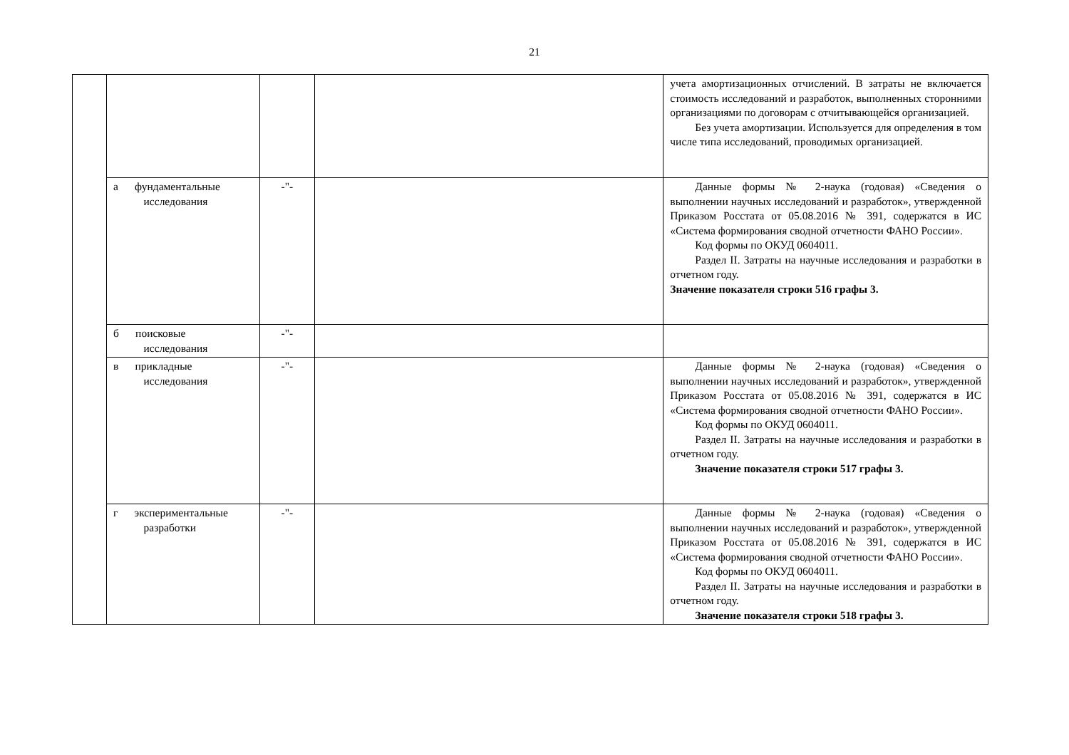21
| | | | | учета амортизационных отчислений. В затраты не включается стоимость исследований и разработок, выполненных сторонними организациями по договорам с отчитывающейся организацией. Без учета амортизации. Используется для определения в том числе типа исследований, проводимых организацией. |
| | а фундаментальные исследования | -"- | | Данные формы № 2-наука (годовая) «Сведения о выполнении научных исследований и разработок», утвержденной Приказом Росстата от 05.08.2016 № 391, содержатся в ИС «Система формирования сводной отчетности ФАНО России». Код формы по ОКУД 0604011. Раздел II. Затраты на научные исследования и разработки в отчетном году. Значение показателя строки 516 графы 3. |
| | б поисковые исследования | -"- | | |
| | в прикладные исследования | -"- | | Данные формы № 2-наука (годовая) «Сведения о выполнении научных исследований и разработок», утвержденной Приказом Росстата от 05.08.2016 № 391, содержатся в ИС «Система формирования сводной отчетности ФАНО России». Код формы по ОКУД 0604011. Раздел II. Затраты на научные исследования и разработки в отчетном году. Значение показателя строки 517 графы 3. |
| | г экспериментальные разработки | -"- | | Данные формы № 2-наука (годовая) «Сведения о выполнении научных исследований и разработок», утвержденной Приказом Росстата от 05.08.2016 № 391, содержатся в ИС «Система формирования сводной отчетности ФАНО России». Код формы по ОКУД 0604011. Раздел II. Затраты на научные исследования и разработки в отчетном году. Значение показателя строки 518 графы 3. |